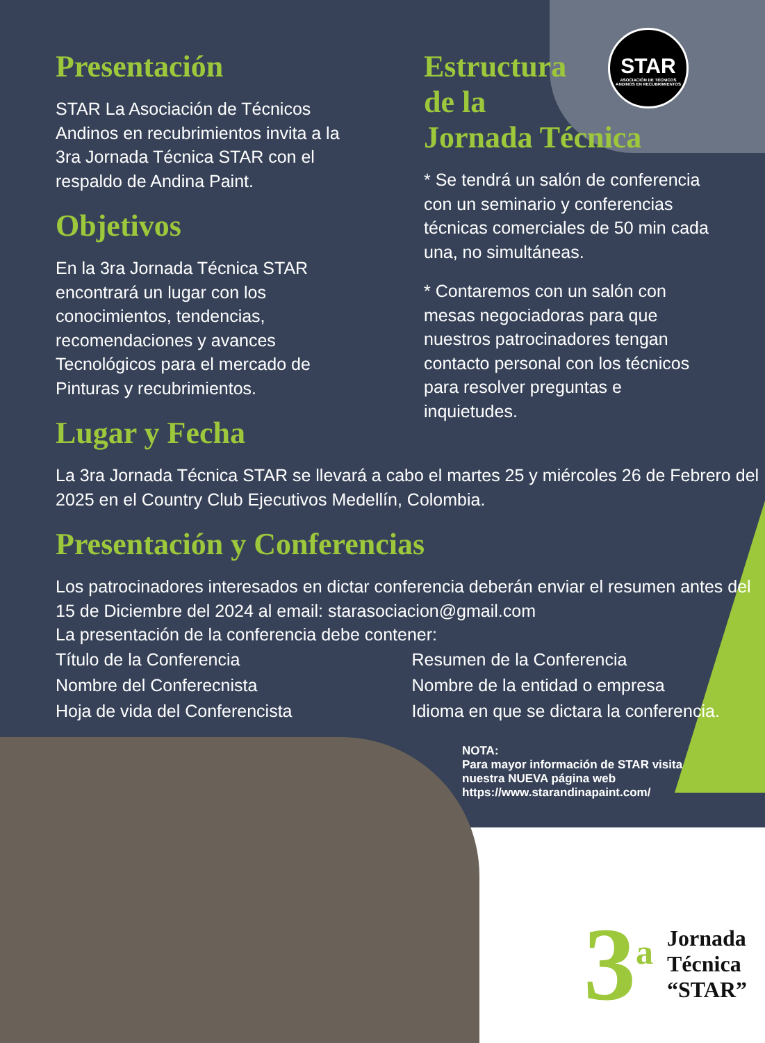STAR
ASOCIACIÓN DE TÉCNICOS ANDINOS EN RECUBRIMIENTOS
Presentación
STAR La Asociación de Técnicos Andinos en recubrimientos invita a la 3ra Jornada Técnica STAR con el respaldo de Andina Paint.
Objetivos
En la 3ra Jornada Técnica STAR encontrará un lugar con los conocimientos, tendencias, recomendaciones y avances Tecnológicos para el mercado de Pinturas y recubrimientos.
Lugar y Fecha
Estructura
de la
Jornada Técnica
* Se tendrá un salón de conferencia con un seminario y conferencias técnicas comerciales de 50 min cada una, no simultáneas.
* Contaremos con un salón con mesas negociadoras para que nuestros patrocinadores tengan contacto personal con los técnicos para resolver preguntas e inquietudes.
La 3ra Jornada Técnica STAR se llevará a cabo el martes 25 y miércoles 26 de Febrero del 2025 en el Country Club Ejecutivos Medellín, Colombia.
Presentación y Conferencias
Los patrocinadores interesados en dictar conferencia deberán enviar el resumen antes del 15 de Diciembre del 2024 al email: starasociacion@gmail.com
La presentación de la conferencia debe contener:
Título de la Conferencia
Nombre del Conferecnista
Hoja de vida del Conferencista
Resumen de la Conferencia
Nombre de la entidad o empresa
Idioma en que se dictara la conferencia.
NOTA:
Para mayor información de STAR visita nuestra NUEVA página web https://www.starandinapaint.com/
3<sup>a</sup> Jornada
Técnica
“STAR”